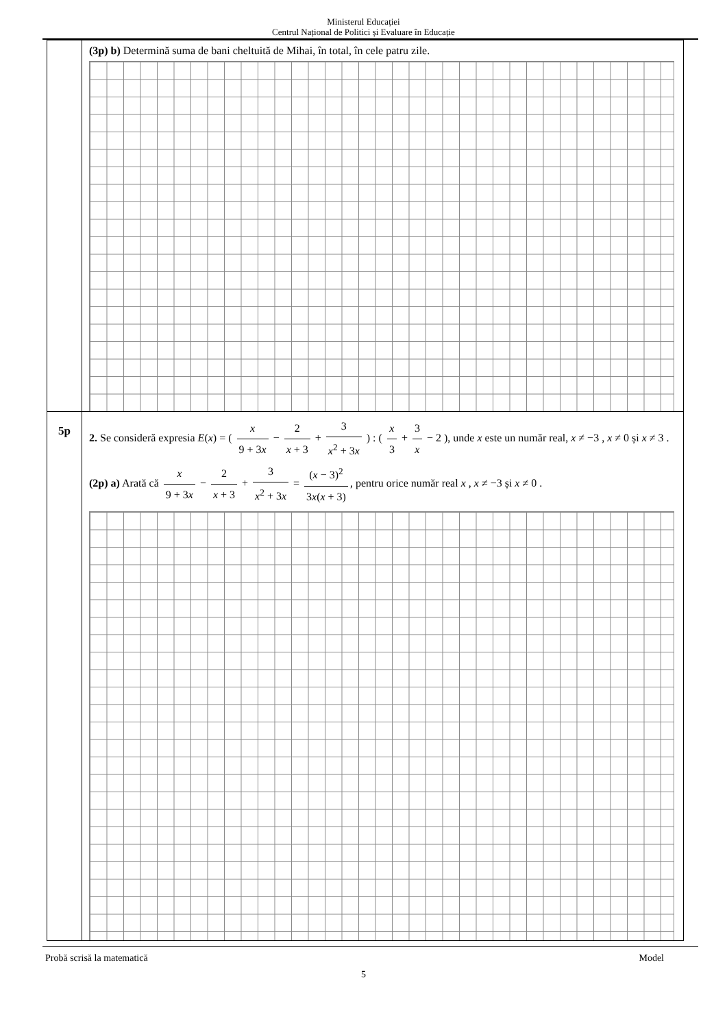Ministerul Educației
Centrul Național de Politici și Evaluare în Educație
| | (3p) b) Determină suma de bani cheltuită de Mihai, în total, în cele patru zile. |
| 5p | 2. Se consideră expresia E ( x ) = ( x 9 + 3 x − 2 x + 3 + 3 x<sup>2</sup> + 3 x ) : ( x 3 + 3 x − 2 ), unde x este un număr real, x ≠ −3 , x ≠ 0 și x ≠ 3 . (2p) a) Arată că x 9 + 3 x − 2 x + 3 + 3 x<sup>2</sup> + 3 x = ( x − 3)<sup>2</sup> 3 x ( x + 3) , pentru orice număr real x , x ≠ −3 și x ≠ 0 . |
Probă scrisă la matematică Model
5